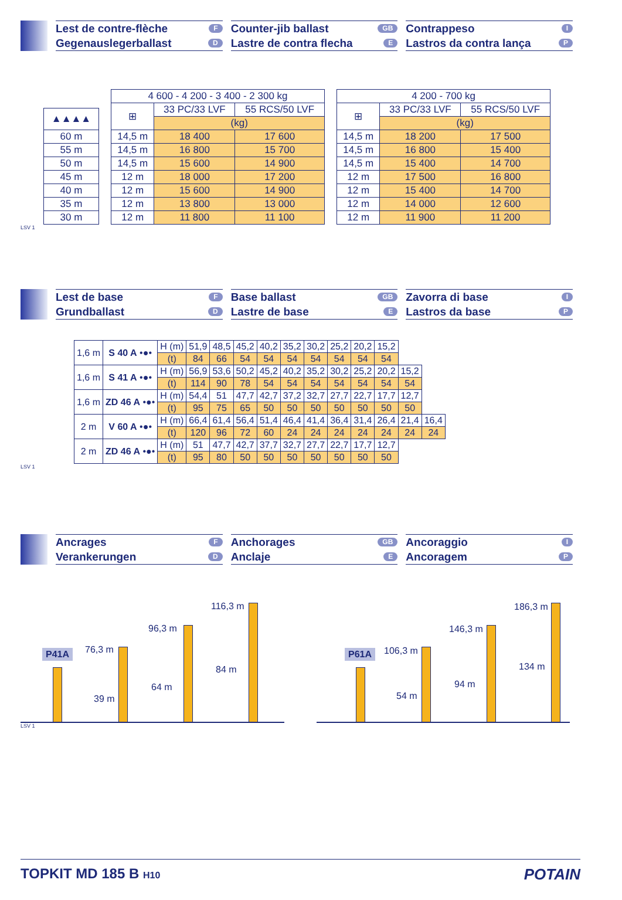Lest de contre-flèche F
Gegenauslegerballast D
Counter-jib ballast GB
Lastre de contra flecha E
Contrappeso I
Lastros da contra lança P
| ▲▲▲▲ |
| --- |
| 60 m |
| 55 m |
| 50 m |
| 45 m |
| 40 m |
| 35 m |
| 30 m |
| 4 600 - 4 200 - 3 400 - 2 300 kg | | |
| --- | --- | --- |
| ⊞ | 33 PC/33 LVF | 55 RCS/50 LVF |
| | (kg) | |
| 14,5 m | 18 400 | 17 600 |
| 14,5 m | 16 800 | 15 700 |
| 14,5 m | 15 600 | 14 900 |
| 12 m | 18 000 | 17 200 |
| 12 m | 15 600 | 14 900 |
| 12 m | 13 800 | 13 000 |
| 12 m | 11 800 | 11 100 |
| 4 200 - 700 kg | | |
| --- | --- | --- |
| ⊞ | 33 PC/33 LVF | 55 RCS/50 LVF |
| | (kg) | |
| 14,5 m | 18 200 | 17 500 |
| 14,5 m | 16 800 | 15 400 |
| 14,5 m | 15 400 | 14 700 |
| 12 m | 17 500 | 16 800 |
| 12 m | 15 400 | 14 700 |
| 12 m | 14 000 | 12 600 |
| 12 m | 11 900 | 11 200 |
LSV 1
Lest de base F
Grundballast D
Base ballast GB
Lastre de base E
Zavorra di base I
Lastros da base P
| 1,6 m | S 40 A •●• | H (m) | 51,9 | 48,5 | 45,2 | 40,2 | 35,2 | 30,2 | 25,2 | 20,2 | 15,2 | | |
| | | (t) | 84 | 66 | 54 | 54 | 54 | 54 | 54 | 54 | 54 | | |
| 1,6 m | S 41 A •●• | H (m) | 56,9 | 53,6 | 50,2 | 45,2 | 40,2 | 35,2 | 30,2 | 25,2 | 20,2 | 15,2 | |
| | | (t) | 114 | 90 | 78 | 54 | 54 | 54 | 54 | 54 | 54 | 54 | |
| 1,6 m | ZD 46 A •●• | H (m) | 54,4 | 51 | 47,7 | 42,7 | 37,2 | 32,7 | 27,7 | 22,7 | 17,7 | 12,7 | |
| | | (t) | 95 | 75 | 65 | 50 | 50 | 50 | 50 | 50 | 50 | 50 | |
| 2 m | V 60 A •●• | H (m) | 66,4 | 61,4 | 56,4 | 51,4 | 46,4 | 41,4 | 36,4 | 31,4 | 26,4 | 21,4 | 16,4 |
| | | (t) | 120 | 96 | 72 | 60 | 24 | 24 | 24 | 24 | 24 | 24 | 24 |
| 2 m | ZD 46 A •●• | H (m) | 51 | 47,7 | 42,7 | 37,7 | 32,7 | 27,7 | 22,7 | 17,7 | 12,7 | | |
| | | (t) | 95 | 80 | 50 | 50 | 50 | 50 | 50 | 50 | 50 | | |
LSV 1
Ancrages F
Verankerungen D
Anchorages GB
Anclaje E
Ancoraggio I
Ancoragem P
P41A 76,3 m
39 m
96,3 m
64 m
116,3 m
84 m
P61A 106,3 m
54 m
146,3 m
94 m
186,3 m
134 m
LSV 1
TOPKIT MD 185 B H10
POTAIN